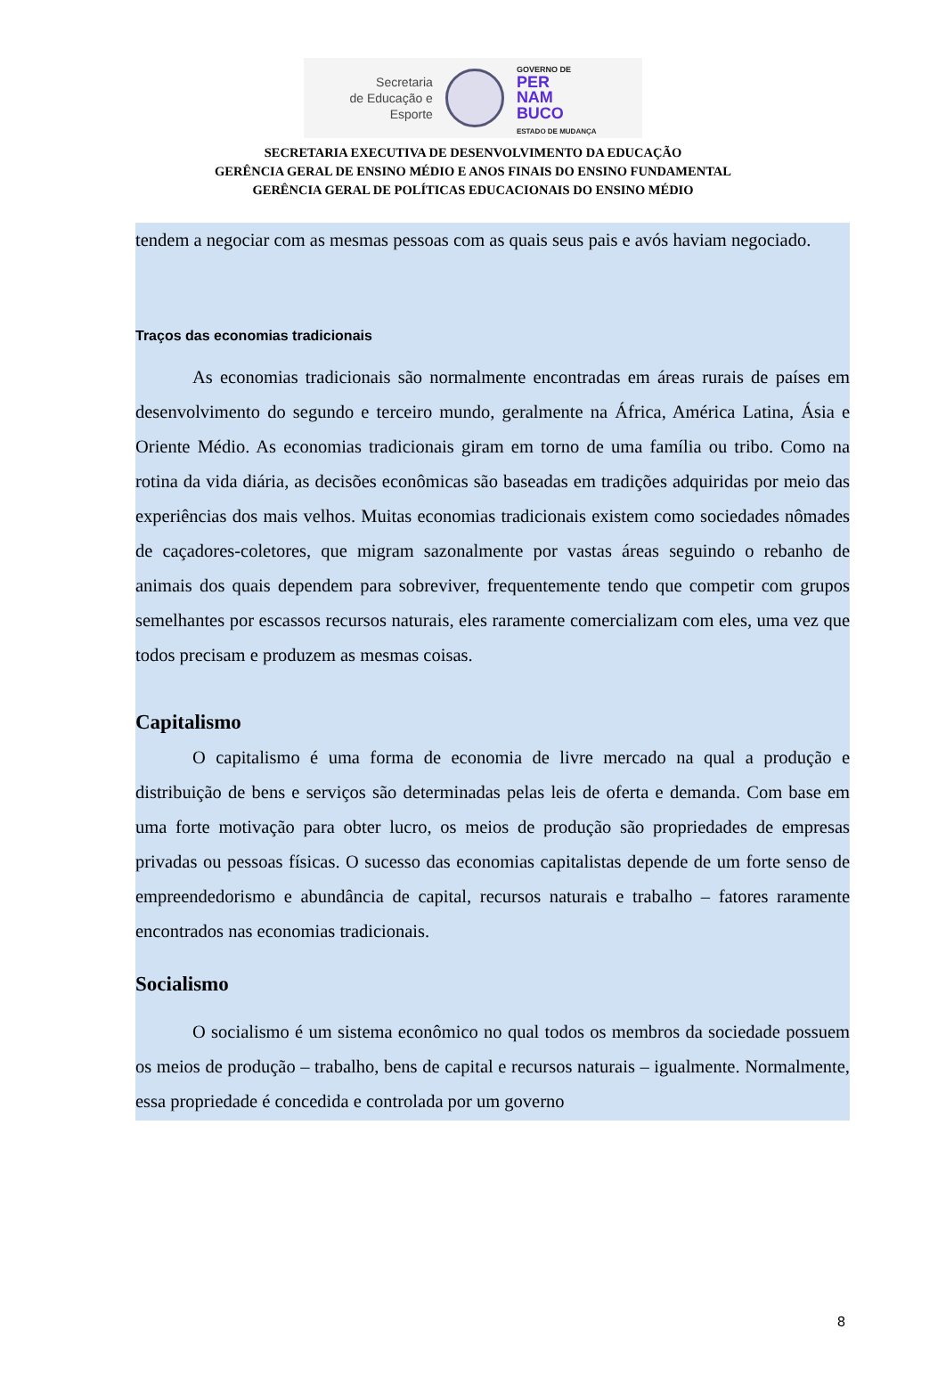Secretaria
de Educação e
Esporte
GOVERNO DE
PER
NAM
BUCO
ESTADO DE MUDANÇA
SECRETARIA EXECUTIVA DE DESENVOLVIMENTO DA EDUCAÇÃO
GERÊNCIA GERAL DE ENSINO MÉDIO E ANOS FINAIS DO ENSINO FUNDAMENTAL
GERÊNCIA GERAL DE POLÍTICAS EDUCACIONAIS DO ENSINO MÉDIO
tendem a negociar com as mesmas pessoas com as quais seus pais e avós haviam negociado.
Traços das economias tradicionais
As economias tradicionais são normalmente encontradas em áreas rurais de países em desenvolvimento do segundo e terceiro mundo, geralmente na África, América Latina, Ásia e Oriente Médio. As economias tradicionais giram em torno de uma família ou tribo. Como na rotina da vida diária, as decisões econômicas são baseadas em tradições adquiridas por meio das experiências dos mais velhos. Muitas economias tradicionais existem como sociedades nômades de caçadores-coletores, que migram sazonalmente por vastas áreas seguindo o rebanho de animais dos quais dependem para sobreviver, frequentemente tendo que competir com grupos semelhantes por escassos recursos naturais, eles raramente comercializam com eles, uma vez que todos precisam e produzem as mesmas coisas.
Capitalismo
O capitalismo é uma forma de economia de livre mercado na qual a produção e distribuição de bens e serviços são determinadas pelas leis de oferta e demanda. Com base em uma forte motivação para obter lucro, os meios de produção são propriedades de empresas privadas ou pessoas físicas. O sucesso das economias capitalistas depende de um forte senso de empreendedorismo e abundância de capital, recursos naturais e trabalho – fatores raramente encontrados nas economias tradicionais.
Socialismo
O socialismo é um sistema econômico no qual todos os membros da sociedade possuem os meios de produção – trabalho, bens de capital e recursos naturais – igualmente. Normalmente, essa propriedade é concedida e controlada por um governo
8